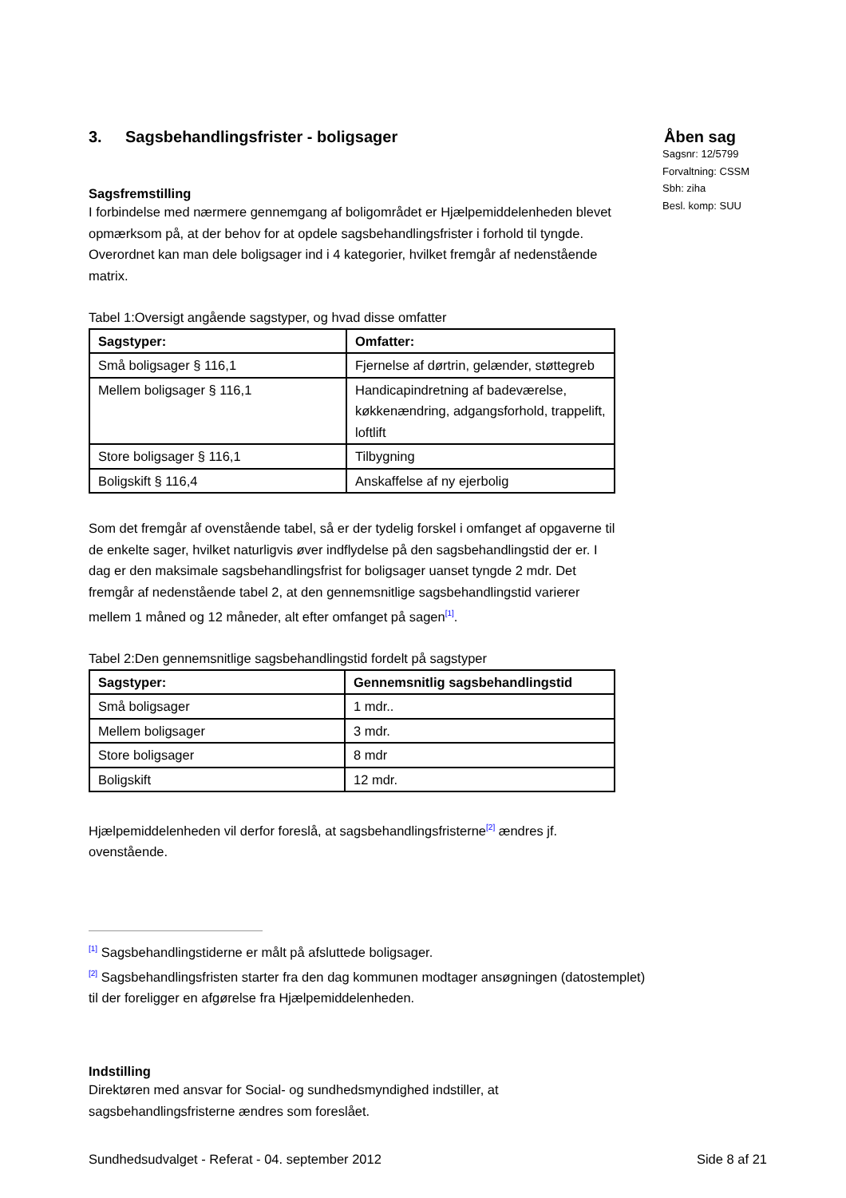Åben sag
Sagsnr: 12/5799
Forvaltning: CSSM
Sbh: ziha
Besl. komp: SUU
3. Sagsbehandlingsfrister - boligsager
Sagsfremstilling
I forbindelse med nærmere gennemgang af boligområdet er Hjælpemiddelenheden blevet opmærksom på, at der behov for at opdele sagsbehandlingsfrister i forhold til tyngde. Overordnet kan man dele boligsager ind i 4 kategorier, hvilket fremgår af nedenstående matrix.
Tabel 1:Oversigt angående sagstyper, og hvad disse omfatter
| Sagstyper: | Omfatter: |
| --- | --- |
| Små boligsager § 116,1 | Fjernelse af dørtrin, gelænder, støttegreb |
| Mellem boligsager § 116,1 | Handicapindretning af badeværelse, køkkenændring, adgangsforhold, trappelift, loftlift |
| Store boligsager § 116,1 | Tilbygning |
| Boligskift § 116,4 | Anskaffelse af ny ejerbolig |
Som det fremgår af ovenstående tabel, så er der tydelig forskel i omfanget af opgaverne til de enkelte sager, hvilket naturligvis øver indflydelse på den sagsbehandlingstid der er. I dag er den maksimale sagsbehandlingsfrist for boligsager uanset tyngde 2 mdr. Det fremgår af nedenstående tabel 2, at den gennemsnitlige sagsbehandlingstid varierer mellem 1 måned og 12 måneder, alt efter omfanget på sagen<sup>[1]</sup>.
Tabel 2:Den gennemsnitlige sagsbehandlingstid fordelt på sagstyper
| Sagstyper: | Gennemsnitlig sagsbehandlingstid |
| --- | --- |
| Små boligsager | 1 mdr.. |
| Mellem boligsager | 3 mdr. |
| Store boligsager | 8 mdr |
| Boligskift | 12 mdr. |
Hjælpemiddelenheden vil derfor foreslå, at sagsbehandlingsfristerne<sup>[2]</sup> ændres jf. ovenstående.
<sup>[1]</sup> Sagsbehandlingstiderne er målt på afsluttede boligsager.
<sup>[2]</sup> Sagsbehandlingsfristen starter fra den dag kommunen modtager ansøgningen (datostemplet) til der foreligger en afgørelse fra Hjælpemiddelenheden.
Indstilling
Direktøren med ansvar for Social- og sundhedsmyndighed indstiller, at sagsbehandlingsfristerne ændres som foreslået.
Sundhedsudvalget - Referat - 04. september 2012 Side 8 af 21